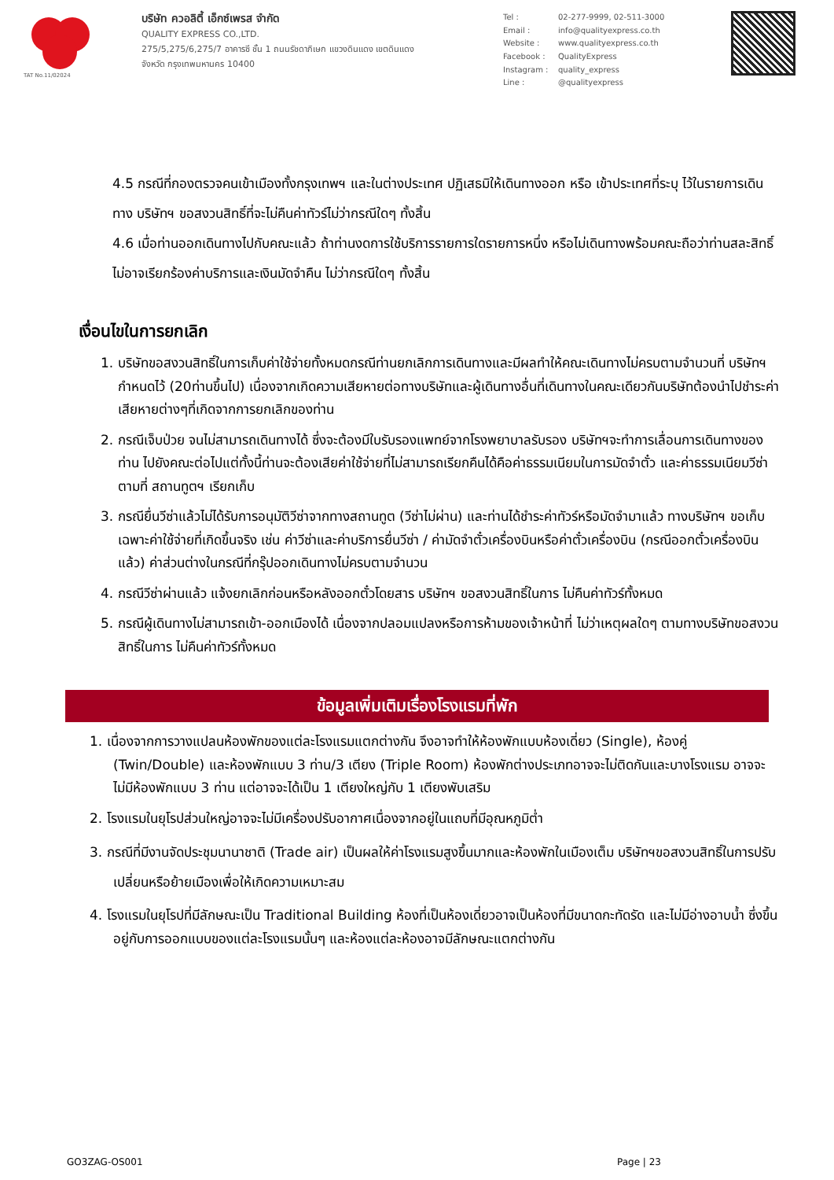TAT No.11/02024
บริษัท ควอลิตี้ เอ็กซ์เพรส จำกัด
QUALITY EXPRESS CO.,LTD.
275/5,275/6,275/7 อาคารซี ชั้น 1 ถนนรัชดาภิเษก แขวงดินแดง เขตดินแดง
จังหวัด กรุงเทพมหานคร 10400
Tel : 02-277-9999, 02-511-3000 Email : info@qualityexpress.co.th Website : www.qualityexpress.co.th Facebook : QualityExpress Instagram : quality_express Line : @qualityexpress
4.5 กรณีที่กองตรวจคนเข้าเมืองทั้งกรุงเทพฯ และในต่างประเทศ ปฏิเสธมิให้เดินทางออก หรือ เข้าประเทศที่ระบุ ไว้ในรายการเดินทาง บริษัทฯ ขอสงวนสิทธิ์ที่จะไม่คืนค่าทัวร์ไม่ว่ากรณีใดๆ ทั้งสิ้น
4.6 เมื่อท่านออกเดินทางไปกับคณะแล้ว ถ้าท่านงดการใช้บริการรายการใดรายการหนึ่ง หรือไม่เดินทางพร้อมคณะถือว่าท่านสละสิทธิ์ ไม่อาจเรียกร้องค่าบริการและเงินมัดจำคืน ไม่ว่ากรณีใดๆ ทั้งสิ้น
เงื่อนไขในการยกเลิก
1. บริษัทขอสงวนสิทธิ์ในการเก็บค่าใช้จ่ายทั้งหมดกรณีท่านยกเลิกการเดินทางและมีผลทำให้คณะเดินทางไม่ครบตามจำนวนที่ บริษัทฯกำหนดไว้ (20ท่านขึ้นไป) เนื่องจากเกิดความเสียหายต่อทางบริษัทและผู้เดินทางอื่นที่เดินทางในคณะเดียวกันบริษัทต้องนำไปชำระค่าเสียหายต่างๆที่เกิดจากการยกเลิกของท่าน
2. กรณีเจ็บป่วย จนไม่สามารถเดินทางได้ ซึ่งจะต้องมีใบรับรองแพทย์จากโรงพยาบาลรับรอง บริษัทฯจะทำการเลื่อนการเดินทางของท่าน ไปยังคณะต่อไปแต่ทั้งนี้ท่านจะต้องเสียค่าใช้จ่ายที่ไม่สามารถเรียกคืนได้คือค่าธรรมเนียมในการมัดจำตั๋ว และค่าธรรมเนียมวีซ่าตามที่ สถานทูตฯ เรียกเก็บ
3. กรณียื่นวีซ่าแล้วไม่ได้รับการอนุมัติวีซ่าจากทางสถานทูต (วีซ่าไม่ผ่าน) และท่านได้ชำระค่าทัวร์หรือมัดจำมาแล้ว ทางบริษัทฯ ขอเก็บเฉพาะค่าใช้จ่ายที่เกิดขึ้นจริง เช่น ค่าวีซ่าและค่าบริการยื่นวีซ่า / ค่ามัดจำตั๋วเครื่องบินหรือค่าตั๋วเครื่องบิน (กรณีออกตั๋วเครื่องบินแล้ว) ค่าส่วนต่างในกรณีที่กรุ๊ปออกเดินทางไม่ครบตามจำนวน
4. กรณีวีซ่าผ่านแล้ว แจ้งยกเลิกก่อนหรือหลังออกตั๋วโดยสาร บริษัทฯ ขอสงวนสิทธิ์ในการ ไม่คืนค่าทัวร์ทั้งหมด
5. กรณีผู้เดินทางไม่สามารถเข้า-ออกเมืองได้ เนื่องจากปลอมแปลงหรือการห้ามของเจ้าหน้าที่ ไม่ว่าเหตุผลใดๆ ตามทางบริษัทขอสงวนสิทธิ์ในการ ไม่คืนค่าทัวร์ทั้งหมด
ข้อมูลเพิ่มเติมเรื่องโรงแรมที่พัก
1. เนื่องจากการวางแปลนห้องพักของแต่ละโรงแรมแตกต่างกัน จึงอาจทำให้ห้องพักแบบห้องเดี่ยว (Single), ห้องคู่ (Twin/Double) และห้องพักแบบ 3 ท่าน/3 เตียง (Triple Room) ห้องพักต่างประเภทอาจจะไม่ติดกันและบางโรงแรม อาจจะไม่มีห้องพักแบบ 3 ท่าน แต่อาจจะได้เป็น 1 เตียงใหญ่กับ 1 เตียงพับเสริม
2. โรงแรมในยุโรปส่วนใหญ่อาจจะไม่มีเครื่องปรับอากาศเนื่องจากอยู่ในแถบที่มีอุณหภูมิต่ำ
3. กรณีที่มีงานจัดประชุมนานาชาติ (Trade air) เป็นผลให้ค่าโรงแรมสูงขึ้นมากและห้องพักในเมืองเต็ม บริษัทฯขอสงวนสิทธิ์ในการปรับเปลี่ยนหรือย้ายเมืองเพื่อให้เกิดความเหมาะสม
4. โรงแรมในยุโรปที่มีลักษณะเป็น Traditional Building ห้องที่เป็นห้องเดี่ยวอาจเป็นห้องที่มีขนาดกะทัดรัด และไม่มีอ่างอาบน้ำ ซึ่งขึ้นอยู่กับการออกแบบของแต่ละโรงแรมนั้นๆ และห้องแต่ละห้องอาจมีลักษณะแตกต่างกัน
GO3ZAG-OS001 Page | 23